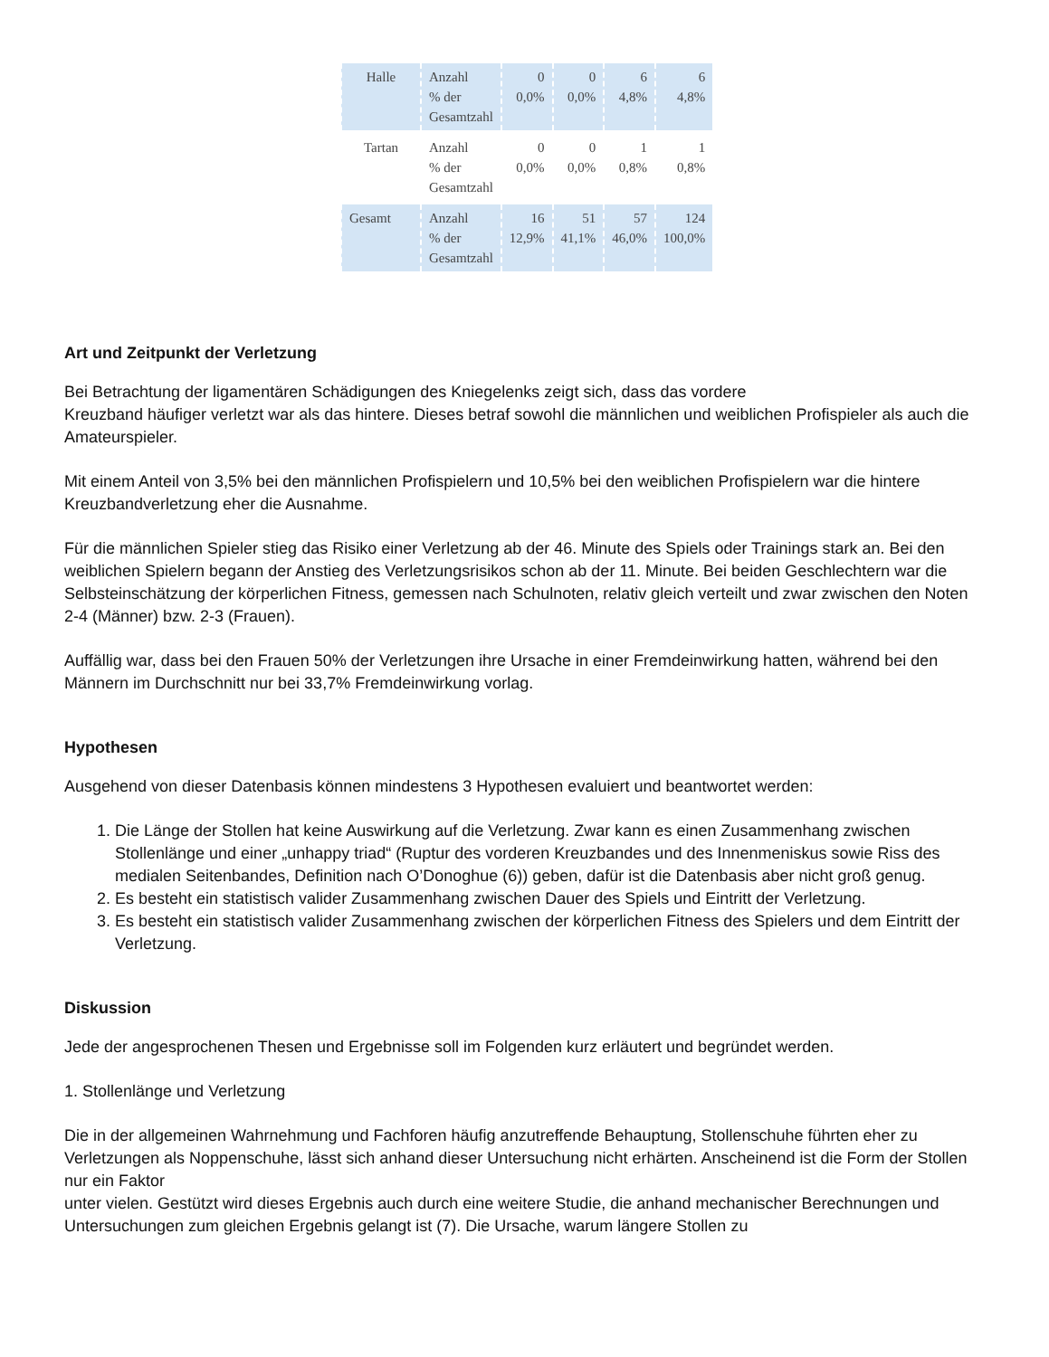| Halle | Anzahl % der Gesamtzahl | 0 0,0% | 0 0,0% | 6 4,8% | 6 4,8% |
| Tartan | Anzahl % der Gesamtzahl | 0 0,0% | 0 0,0% | 1 0,8% | 1 0,8% |
| Gesamt | Anzahl % der Gesamtzahl | 16 12,9% | 51 41,1% | 57 46,0% | 124 100,0% |
Art und Zeitpunkt der Verletzung
Bei Betrachtung der ligamentären Schädigungen des Kniegelenks zeigt sich, dass das vordere
Kreuzband häufiger verletzt war als das hintere. Dieses betraf sowohl die männlichen und weiblichen Profispieler als auch die Amateurspieler.
Mit einem Anteil von 3,5% bei den männlichen Profispielern und 10,5% bei den weiblichen Profispielern war die hintere Kreuzbandverletzung eher die Ausnahme.
Für die männlichen Spieler stieg das Risiko einer Verletzung ab der 46. Minute des Spiels oder Trainings stark an. Bei den weiblichen Spielern begann der Anstieg des Verletzungsrisikos schon ab der 11. Minute. Bei beiden Geschlechtern war die Selbsteinschätzung der körperlichen Fitness, gemessen nach Schulnoten, relativ gleich verteilt und zwar zwischen den Noten 2-4 (Männer) bzw. 2-3 (Frauen).
Auffällig war, dass bei den Frauen 50% der Verletzungen ihre Ursache in einer Fremdeinwirkung hatten, während bei den Männern im Durchschnitt nur bei 33,7% Fremdeinwirkung vorlag.
Hypothesen
Ausgehend von dieser Datenbasis können mindestens 3 Hypothesen evaluiert und beantwortet werden:
1. Die Länge der Stollen hat keine Auswirkung auf die Verletzung. Zwar kann es einen Zusammenhang zwischen Stollenlänge und einer „unhappy triad“ (Ruptur des vorderen Kreuzbandes und des Innenmeniskus sowie Riss des medialen Seitenbandes, Definition nach O’Donoghue (6)) geben, dafür ist die Datenbasis aber nicht groß genug.
2. Es besteht ein statistisch valider Zusammenhang zwischen Dauer des Spiels und Eintritt der Verletzung.
3. Es besteht ein statistisch valider Zusammenhang zwischen der körperlichen Fitness des Spielers und dem Eintritt der Verletzung.
Diskussion
Jede der angesprochenen Thesen und Ergebnisse soll im Folgenden kurz erläutert und begründet werden.
1. Stollenlänge und Verletzung
Die in der allgemeinen Wahrnehmung und Fachforen häufig anzutreffende Behauptung, Stollenschuhe führten eher zu Verletzungen als Noppenschuhe, lässt sich anhand dieser Untersuchung nicht erhärten. Anscheinend ist die Form der Stollen nur ein Faktor
unter vielen. Gestützt wird dieses Ergebnis auch durch eine weitere Studie, die anhand mechanischer Berechnungen und Untersuchungen zum gleichen Ergebnis gelangt ist (7). Die Ursache, warum längere Stollen zu